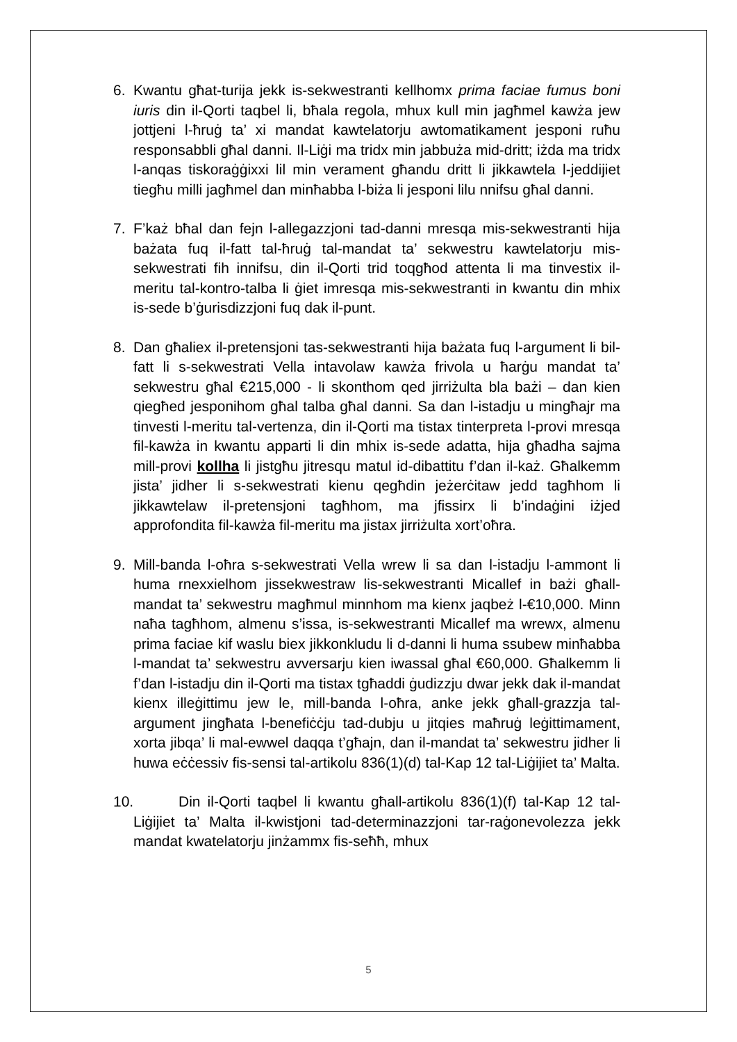6. Kwantu għat-turija jekk is-sekwestranti kellhomx prima faciae fumus boni iuris din il-Qorti taqbel li, bħala regola, mhux kull min jagħmel kawża jew jottjeni l-ħruġ ta’ xi mandat kawtelatorju awtomatikament jesponi ruħu responsabbli għal danni. Il-Liġi ma tridx min jabbuża mid-dritt; iżda ma tridx l-anqas tiskoraġġixxi lil min verament għandu dritt li jikkawtela l-jeddijiet tiegħu milli jagħmel dan minħabba l-biża li jesponi lilu nnifsu għal danni.
7. F’każ bħal dan fejn l-allegazzjoni tad-danni mresqa mis-sekwestranti hija bażata fuq il-fatt tal-ħruġ tal-mandat ta’ sekwestru kawtelatorju mis-sekwestrati fih innifsu, din il-Qorti trid toqgħod attenta li ma tinvestix il-meritu tal-kontro-talba li ġiet imresqa mis-sekwestranti in kwantu din mhix is-sede b’ġurisdizzjoni fuq dak il-punt.
8. Dan għaliex il-pretensjoni tas-sekwestranti hija bażata fuq l-argument li bil-fatt li s-sekwestrati Vella intavolaw kawża frivola u ħarġu mandat ta’ sekwestru għal €215,000 - li skonthom qed jirriżulta bla bażi – dan kien qiegħed jesponihom għal talba għal danni. Sa dan l-istadju u mingħajr ma tinvesti l-meritu tal-vertenza, din il-Qorti ma tistax tinterpreta l-provi mresqa fil-kawża in kwantu apparti li din mhix is-sede adatta, hija għadha sajma mill-provi kollha li jistgħu jitresqu matul id-dibattitu f’dan il-każ. Għalkemm jista’ jidher li s-sekwestrati kienu qegħdin jeżerċitaw jedd tagħhom li jikkawtelaw il-pretensjoni tagħhom, ma jfissirx li b’indaġini iżjed approfondita fil-kawża fil-meritu ma jistax jirriżulta xort’oħra.
9. Mill-banda l-oħra s-sekwestrati Vella wrew li sa dan l-istadju l-ammont li huma rnexxielhom jissekwestraw lis-sekwestranti Micallef in bażi għall-mandat ta’ sekwestru magħmul minnhom ma kienx jaqbeż l-€10,000. Minn naħa tagħhom, almenu s’issa, is-sekwestranti Micallef ma wrewx, almenu prima faciae kif waslu biex jikkonkludu li d-danni li huma ssubew minħabba l-mandat ta’ sekwestru avversarju kien iwassal għal €60,000. Għalkemm li f’dan l-istadju din il-Qorti ma tistax tgħaddi ġudizzju dwar jekk dak il-mandat kienx illeġittimu jew le, mill-banda l-oħra, anke jekk għall-grazzja tal-argument jingħata l-benefiċċju tad-dubju u jitqies maħruġ leġittimament, xorta jibqa’ li mal-ewwel daqqa t’għajn, dan il-mandat ta’ sekwestru jidher li huwa eċċessiv fis-sensi tal-artikolu 836(1)(d) tal-Kap 12 tal-Liġijiet ta’ Malta.
10.
Din il-Qorti taqbel li kwantu għall-artikolu 836(1)(f) tal-Kap 12 tal-Liġijiet ta’ Malta il-kwistjoni tad-determinazzjoni tar-raġonevolezza jekk mandat kwatelatorju jinżammx fis-seħħ, mhux
5